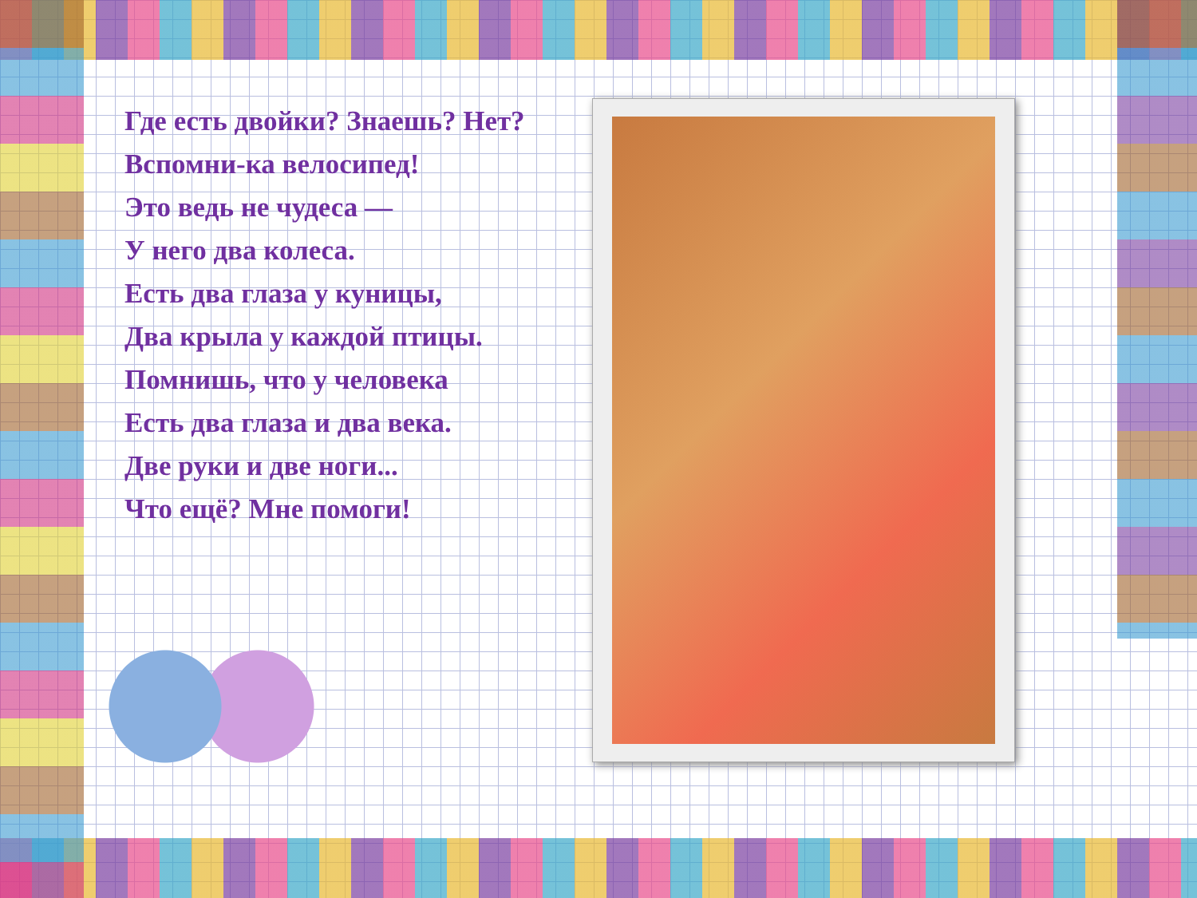Где есть двойки? Знаешь? Нет?
Вспомни-ка велосипед!
Это ведь не чудеса —
У него два колеса.
Есть два глаза у куницы,
Два крыла у каждой птицы.
Помнишь, что у человека
Есть два глаза и два века.
Две руки и две ноги...
Что ещё? Мне помоги!